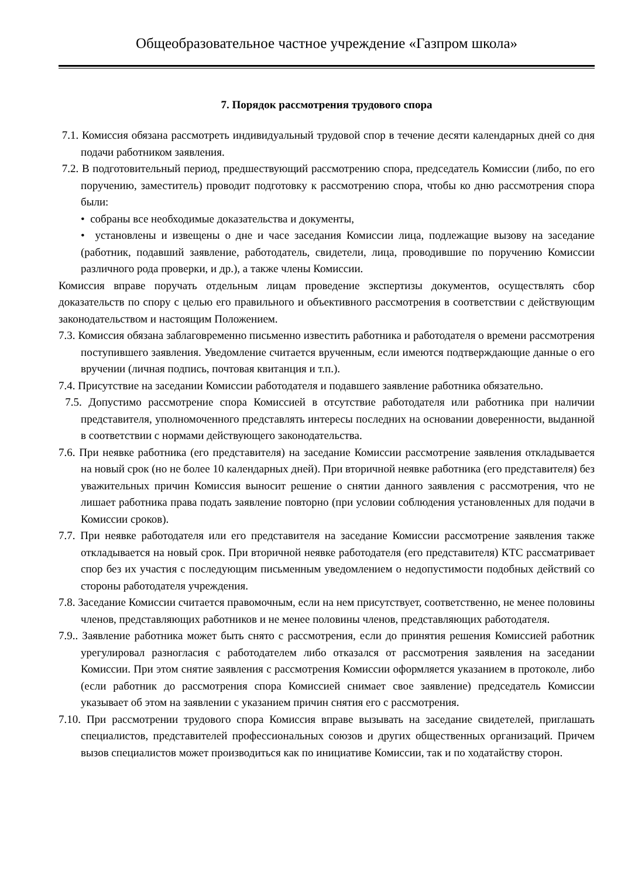Общеобразовательное частное учреждение «Газпром школа»
7. Порядок рассмотрения трудового спора
7.1. Комиссия обязана рассмотреть индивидуальный трудовой спор в течение десяти календарных дней со дня подачи работником заявления.
7.2. В подготовительный период, предшествующий рассмотрению спора, председатель Комиссии (либо, по его поручению, заместитель) проводит подготовку к рассмотрению спора, чтобы ко дню рассмотрения спора были:
• собраны все необходимые доказательства и документы,
• установлены и извещены о дне и часе заседания Комиссии лица, подлежащие вызову на заседание (работник, подавший заявление, работодатель, свидетели, лица, проводившие по поручению Комиссии различного рода проверки, и др.), а также члены Комиссии.
Комиссия вправе поручать отдельным лицам проведение экспертизы документов, осуществлять сбор доказательств по спору с целью его правильного и объективного рассмотрения в соответствии с действующим законодательством и настоящим Положением.
7.3. Комиссия обязана заблаговременно письменно известить работника и работодателя о времени рассмотрения поступившего заявления. Уведомление считается врученным, если имеются подтверждающие данные о его вручении (личная подпись, почтовая квитанция и т.п.).
7.4. Присутствие на заседании Комиссии работодателя и подавшего заявление работника обязательно.
7.5. Допустимо рассмотрение спора Комиссией в отсутствие работодателя или работника при наличии представителя, уполномоченного представлять интересы последних на основании доверенности, выданной в соответствии с нормами действующего законодательства.
7.6. При неявке работника (его представителя) на заседание Комиссии рассмотрение заявления откладывается на новый срок (но не более 10 календарных дней). При вторичной неявке работника (его представителя) без уважительных причин Комиссия выносит решение о снятии данного заявления с рассмотрения, что не лишает работника права подать заявление повторно (при условии соблюдения установленных для подачи в Комиссии сроков).
7.7. При неявке работодателя или его представителя на заседание Комиссии рассмотрение заявления также откладывается на новый срок. При вторичной неявке работодателя (его представителя) КТС рассматривает спор без их участия с последующим письменным уведомлением о недопустимости подобных действий со стороны работодателя учреждения.
7.8. Заседание Комиссии считается правомочным, если на нем присутствует, соответственно, не менее половины членов, представляющих работников и не менее половины членов, представляющих работодателя.
7.9.. Заявление работника может быть снято с рассмотрения, если до принятия решения Комиссией работник урегулировал разногласия с работодателем либо отказался от рассмотрения заявления на заседании Комиссии. При этом снятие заявления с рассмотрения Комиссии оформляется указанием в протоколе, либо (если работник до рассмотрения спора Комиссией снимает свое заявление) председатель Комиссии указывает об этом на заявлении с указанием причин снятия его с рассмотрения.
7.10. При рассмотрении трудового спора Комиссия вправе вызывать на заседание свидетелей, приглашать специалистов, представителей профессиональных союзов и других общественных организаций. Причем вызов специалистов может производиться как по инициативе Комиссии, так и по ходатайству сторон.